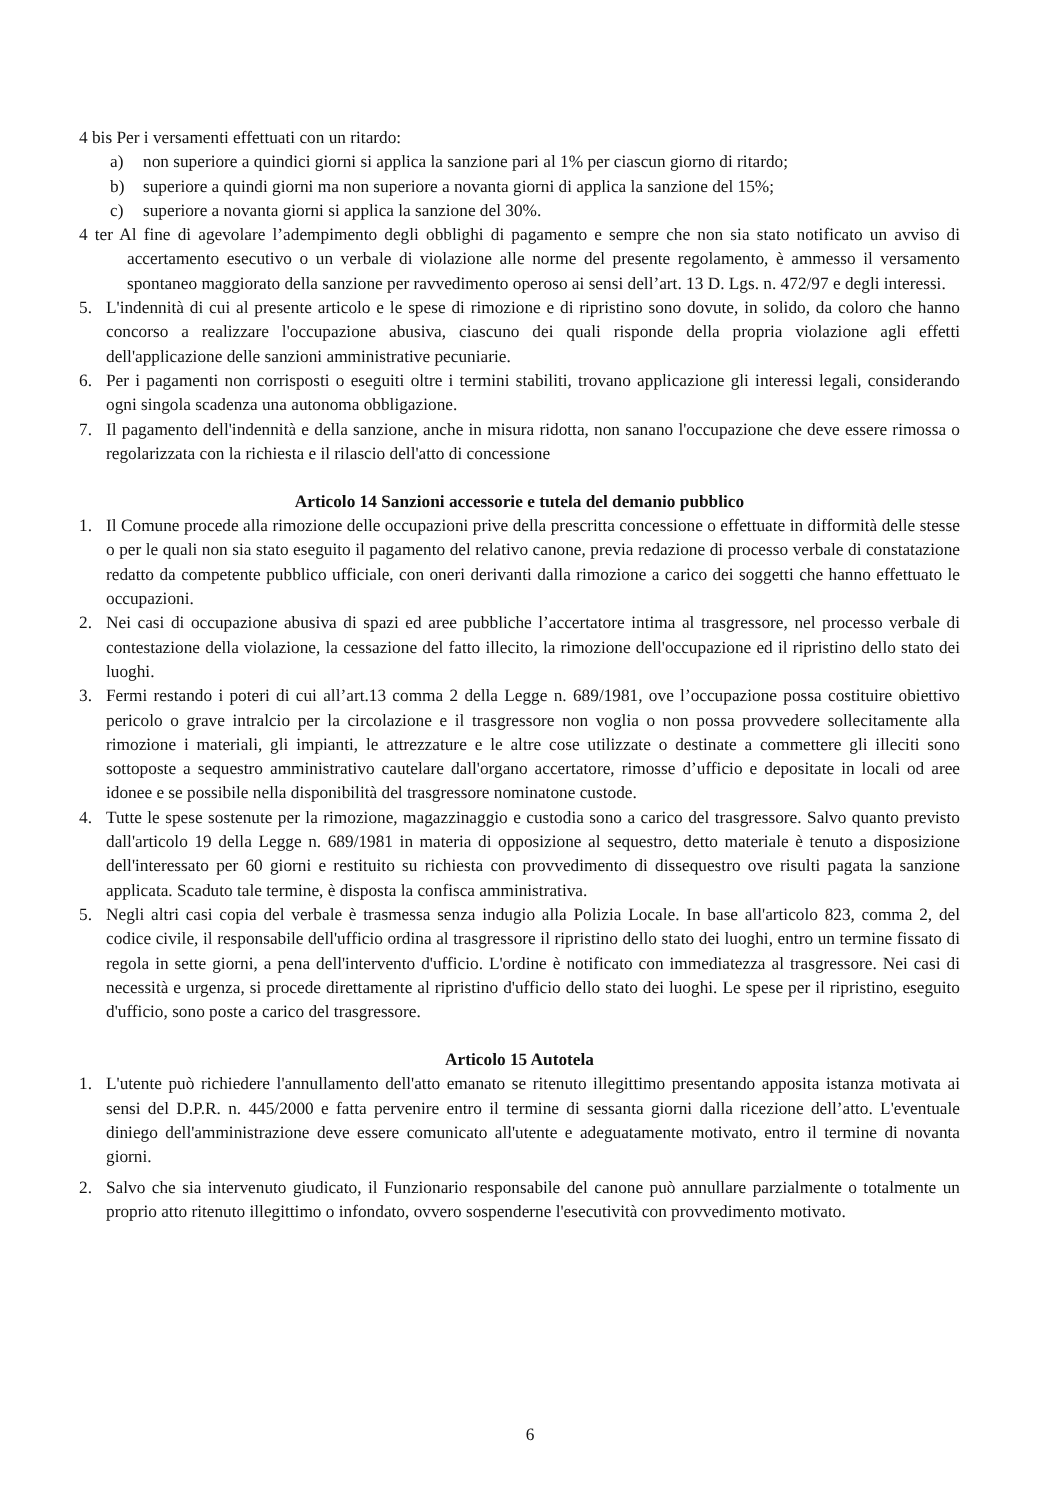4 bis Per i versamenti effettuati con un ritardo:
a) non superiore a quindici giorni si applica la sanzione pari al 1% per ciascun giorno di ritardo;
b) superiore a quindi giorni ma non superiore a novanta giorni di applica la sanzione del 15%;
c) superiore a novanta giorni si applica la sanzione del 30%.
4 ter Al fine di agevolare l’adempimento degli obblighi di pagamento e sempre che non sia stato notificato un avviso di accertamento esecutivo o un verbale di violazione alle norme del presente regolamento, è ammesso il versamento spontaneo maggiorato della sanzione per ravvedimento operoso ai sensi dell’art. 13 D. Lgs. n. 472/97 e degli interessi.
5. L'indennità di cui al presente articolo e le spese di rimozione e di ripristino sono dovute, in solido, da coloro che hanno concorso a realizzare l'occupazione abusiva, ciascuno dei quali risponde della propria violazione agli effetti dell'applicazione delle sanzioni amministrative pecuniarie.
6. Per i pagamenti non corrisposti o eseguiti oltre i termini stabiliti, trovano applicazione gli interessi legali, considerando ogni singola scadenza una autonoma obbligazione.
7. Il pagamento dell'indennità e della sanzione, anche in misura ridotta, non sanano l'occupazione che deve essere rimossa o regolarizzata con la richiesta e il rilascio dell'atto di concessione
Articolo 14 Sanzioni accessorie e tutela del demanio pubblico
1. Il Comune procede alla rimozione delle occupazioni prive della prescritta concessione o effettuate in difformità delle stesse o per le quali non sia stato eseguito il pagamento del relativo canone, previa redazione di processo verbale di constatazione redatto da competente pubblico ufficiale, con oneri derivanti dalla rimozione a carico dei soggetti che hanno effettuato le occupazioni.
2. Nei casi di occupazione abusiva di spazi ed aree pubbliche l’accertatore intima al trasgressore, nel processo verbale di contestazione della violazione, la cessazione del fatto illecito, la rimozione dell'occupazione ed il ripristino dello stato dei luoghi.
3. Fermi restando i poteri di cui all’art.13 comma 2 della Legge n. 689/1981, ove l’occupazione possa costituire obiettivo pericolo o grave intralcio per la circolazione e il trasgressore non voglia o non possa provvedere sollecitamente alla rimozione i materiali, gli impianti, le attrezzature e le altre cose utilizzate o destinate a commettere gli illeciti sono sottoposte a sequestro amministrativo cautelare dall'organo accertatore, rimosse d’ufficio e depositate in locali od aree idonee e se possibile nella disponibilità del trasgressore nominatone custode.
4. Tutte le spese sostenute per la rimozione, magazzinaggio e custodia sono a carico del trasgressore. Salvo quanto previsto dall'articolo 19 della Legge n. 689/1981 in materia di opposizione al sequestro, detto materiale è tenuto a disposizione dell'interessato per 60 giorni e restituito su richiesta con provvedimento di dissequestro ove risulti pagata la sanzione applicata. Scaduto tale termine, è disposta la confisca amministrativa.
5. Negli altri casi copia del verbale è trasmessa senza indugio alla Polizia Locale. In base all'articolo 823, comma 2, del codice civile, il responsabile dell'ufficio ordina al trasgressore il ripristino dello stato dei luoghi, entro un termine fissato di regola in sette giorni, a pena dell'intervento d'ufficio. L'ordine è notificato con immediatezza al trasgressore. Nei casi di necessità e urgenza, si procede direttamente al ripristino d'ufficio dello stato dei luoghi. Le spese per il ripristino, eseguito d'ufficio, sono poste a carico del trasgressore.
Articolo 15 Autotela
1. L'utente può richiedere l'annullamento dell'atto emanato se ritenuto illegittimo presentando apposita istanza motivata ai sensi del D.P.R. n. 445/2000 e fatta pervenire entro il termine di sessanta giorni dalla ricezione dell’atto. L'eventuale diniego dell'amministrazione deve essere comunicato all'utente e adeguatamente motivato, entro il termine di novanta giorni.
2. Salvo che sia intervenuto giudicato, il Funzionario responsabile del canone può annullare parzialmente o totalmente un proprio atto ritenuto illegittimo o infondato, ovvero sospenderne l'esecutività con provvedimento motivato.
6